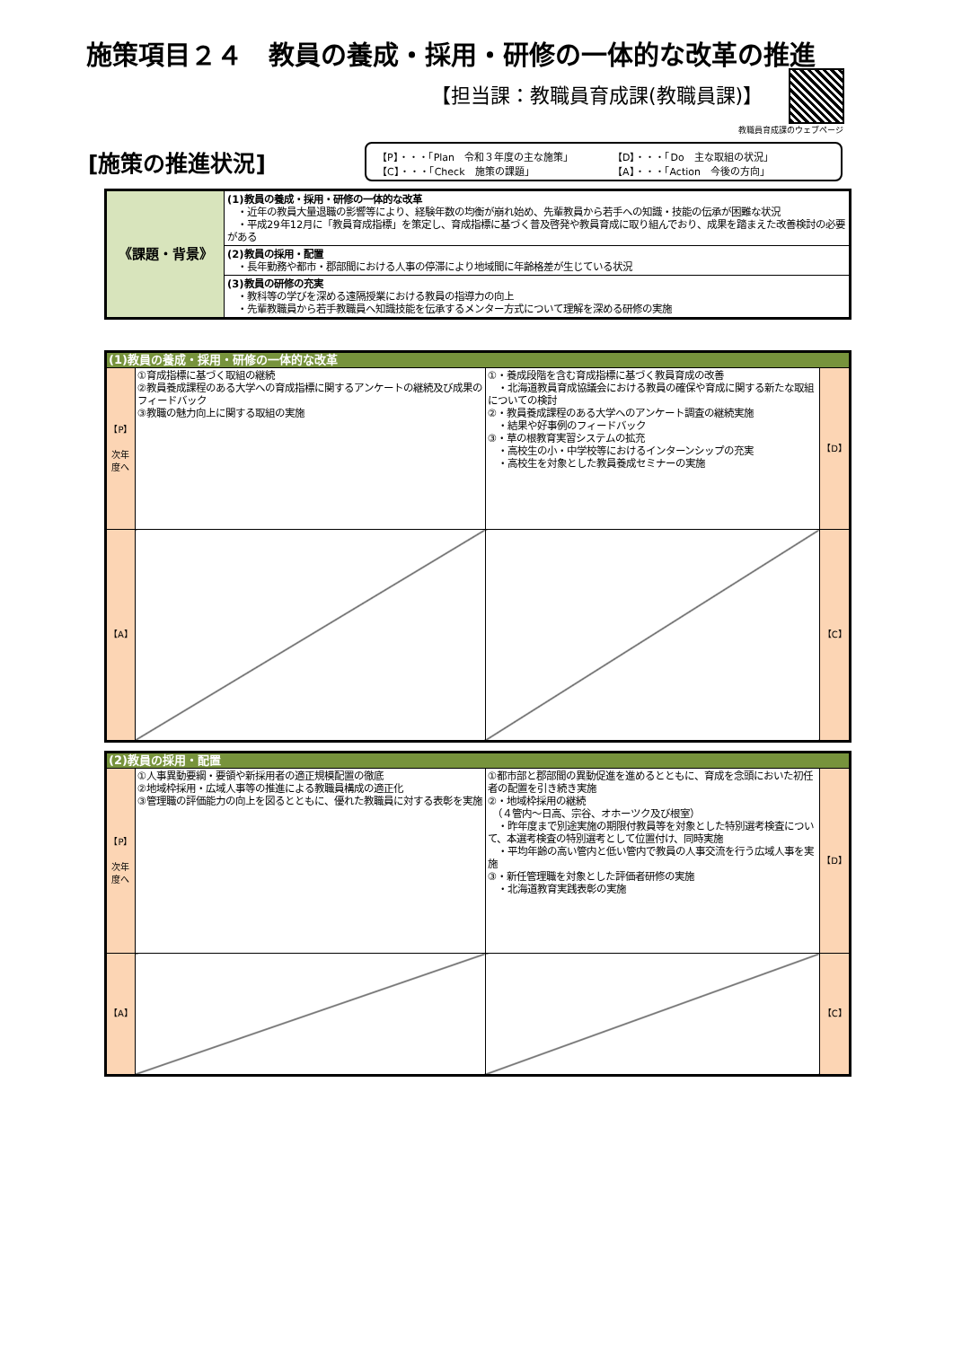施策項目２４　教員の養成・採用・研修の一体的な改革の推進
【担当課：教職員育成課(教職員課)】
教職員育成課のウェブページ
[施策の推進状況]
【P】・・・「Plan　令和３年度の主な施策」 【D】・・・「Do　主な取組の状況」
【C】・・・「Check　施策の課題」 【A】・・・「Action　今後の方向」
| 《課題・背景》 | (1)教員の養成・採用・研修の一体的な改革 ・近年の教員大量退職の影響等により、経験年数の均衡が崩れ始め、先輩教員から若手への知識・技能の伝承が困難な状況 ・平成29年12月に「教員育成指標」を策定し、育成指標に基づく普及啓発や教員育成に取り組んでおり、成果を踏まえた改善検討の必要がある |
| | (2)教員の採用・配置 ・長年勤務や都市・郡部間における人事の停滞により地域間に年齢格差が生じている状況 |
| | (3)教員の研修の充実 ・教科等の学びを深める遠隔授業における教員の指導力の向上 ・先輩教職員から若手教職員へ知識技能を伝承するメンター方式について理解を深める研修の実施 |
| (1)教員の養成・採用・研修の一体的な改革 | | | |
| 【P】 次年度へ | ①育成指標に基づく取組の継続 ②教員養成課程のある大学への育成指標に関するアンケートの継続及び成果のフィードバック ③教職の魅力向上に関する取組の実施 | ①・養成段階を含む育成指標に基づく教員育成の改善 ・北海道教員育成協議会における教員の確保や育成に関する新たな取組についての検討 ②・教員養成課程のある大学へのアンケート調査の継続実施 ・結果や好事例のフィードバック ③・草の根教育実習システムの拡充 ・高校生の小・中学校等におけるインターンシップの充実 ・高校生を対象とした教員養成セミナーの実施 | 【D】 |
| 【A】 | | | 【C】 |
| (2)教員の採用・配置 | | | |
| 【P】 次年度へ | ①人事異動要綱・要領や新採用者の適正規模配置の徹底 ②地域枠採用・広域人事等の推進による教職員構成の適正化 ③管理職の評価能力の向上を図るとともに、優れた教職員に対する表彰を実施 | ①都市部と郡部間の異動促進を進めるとともに、育成を念頭においた初任者の配置を引き続き実施 ②・地域枠採用の継続 （４管内～日高、宗谷、オホーツク及び根室） ・昨年度まで別途実施の期限付教員等を対象とした特別選考検査について、本選考検査の特別選考として位置付け、同時実施 ・平均年齢の高い管内と低い管内で教員の人事交流を行う広域人事を実施 ③・新任管理職を対象とした評価者研修の実施 ・北海道教育実践表彰の実施 | 【D】 |
| 【A】 | | | 【C】 |